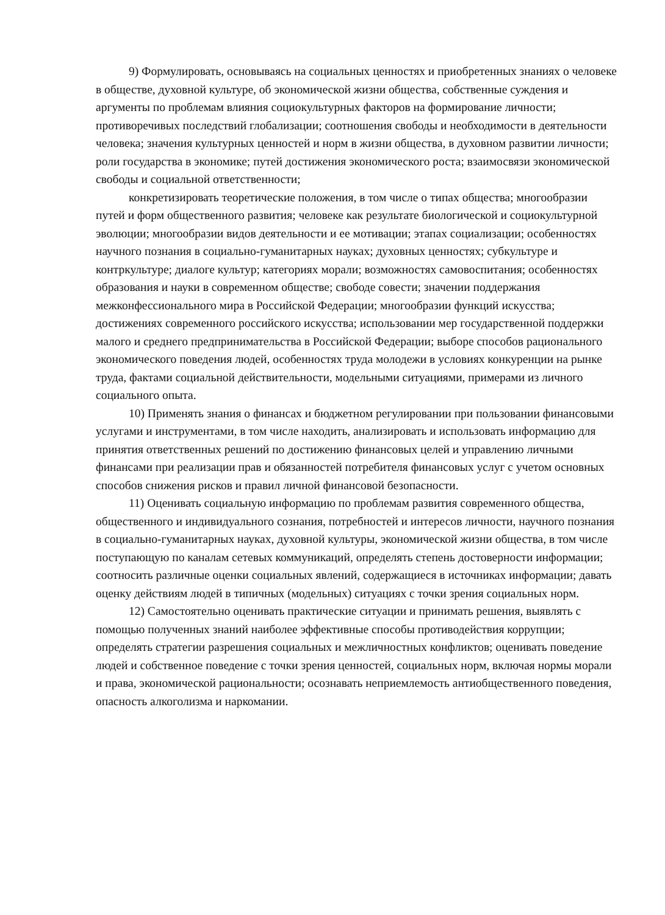9) Формулировать, основываясь на социальных ценностях и приобретенных знаниях о человеке в обществе, духовной культуре, об экономической жизни общества, собственные суждения и аргументы по проблемам влияния социокультурных факторов на формирование личности; противоречивых последствий глобализации; соотношения свободы и необходимости в деятельности человека; значения культурных ценностей и норм в жизни общества, в духовном развитии личности; роли государства в экономике; путей достижения экономического роста; взаимосвязи экономической свободы и социальной ответственности;
конкретизировать теоретические положения, в том числе о типах общества; многообразии путей и форм общественного развития; человеке как результате биологической и социокультурной эволюции; многообразии видов деятельности и ее мотивации; этапах социализации; особенностях научного познания в социально-гуманитарных науках; духовных ценностях; субкультуре и контркультуре; диалоге культур; категориях морали; возможностях самовоспитания; особенностях образования и науки в современном обществе; свободе совести; значении поддержания межконфессионального мира в Российской Федерации; многообразии функций искусства; достижениях современного российского искусства; использовании мер государственной поддержки малого и среднего предпринимательства в Российской Федерации; выборе способов рационального экономического поведения людей, особенностях труда молодежи в условиях конкуренции на рынке труда, фактами социальной действительности, модельными ситуациями, примерами из личного социального опыта.
10) Применять знания о финансах и бюджетном регулировании при пользовании финансовыми услугами и инструментами, в том числе находить, анализировать и использовать информацию для принятия ответственных решений по достижению финансовых целей и управлению личными финансами при реализации прав и обязанностей потребителя финансовых услуг с учетом основных способов снижения рисков и правил личной финансовой безопасности.
11) Оценивать социальную информацию по проблемам развития современного общества, общественного и индивидуального сознания, потребностей и интересов личности, научного познания в социально-гуманитарных науках, духовной культуры, экономической жизни общества, в том числе поступающую по каналам сетевых коммуникаций, определять степень достоверности информации; соотносить различные оценки социальных явлений, содержащиеся в источниках информации; давать оценку действиям людей в типичных (модельных) ситуациях с точки зрения социальных норм.
12) Самостоятельно оценивать практические ситуации и принимать решения, выявлять с помощью полученных знаний наиболее эффективные способы противодействия коррупции; определять стратегии разрешения социальных и межличностных конфликтов; оценивать поведение людей и собственное поведение с точки зрения ценностей, социальных норм, включая нормы морали и права, экономической рациональности; осознавать неприемлемость антиобщественного поведения, опасность алкоголизма и наркомании.